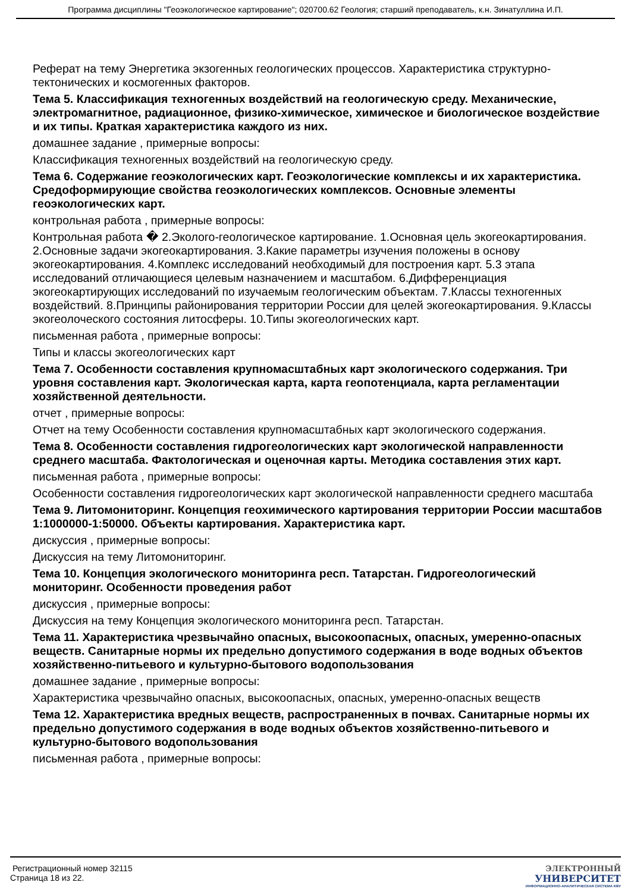Программа дисциплины "Геоэкологическое картирование"; 020700.62 Геология; старший преподаватель, к.н. Зинатуллина И.П.
Реферат на тему Энергетика экзогенных геологических процессов. Характеристика структурно-тектонических и космогенных факторов.
Тема 5. Классификация техногенных воздействий на геологическую среду. Механические, электромагнитное, радиационное, физико-химическое, химическое и биологическое воздействие и их типы. Краткая характеристика каждого из них.
домашнее задание , примерные вопросы:
Классификация техногенных воздействий на геологическую среду.
Тема 6. Содержание геоэкологических карт. Геоэкологические комплексы и их характеристика. Средоформирующие свойства геоэкологических комплексов. Основные элементы геоэкологических карт.
контрольная работа , примерные вопросы:
Контрольная работа � 2.Эколого-геологическое картирование. 1.Основная цель экогеокартирования. 2.Основные задачи экогеокартирования. 3.Какие параметры изучения положены в основу экогеокартирования. 4.Комплекс исследований необходимый для построения карт. 5.3 этапа исследований отличающиеся целевым назначением и масштабом. 6.Дифференциация экогеокартирующих исследований по изучаемым геологическим объектам. 7.Классы техногенных воздействий. 8.Принципы районирования территории России для целей экогеокартирования. 9.Классы экогеолочеcкого состояния литосферы. 10.Типы экогеологических карт.
письменная работа , примерные вопросы:
Типы и классы экогеологических карт
Тема 7. Особенности составления крупномасштабных карт экологического содержания. Три уровня составления карт. Экологическая карта, карта геопотенциала, карта регламентации хозяйственной деятельности.
отчет , примерные вопросы:
Отчет на тему Особенности составления крупномасштабных карт экологического содержания.
Тема 8. Особенности составления гидрогеологических карт экологической направленности среднего масштаба. Фактологическая и оценочная карты. Методика составления этих карт.
письменная работа , примерные вопросы:
Особенности составления гидрогеологических карт экологической направленности среднего масштаба
Тема 9. Литомониторинг. Концепция геохимического картирования территории России масштабов 1:1000000-1:50000. Объекты картирования. Характеристика карт.
дискуссия , примерные вопросы:
Дискуссия на тему Литомониторинг.
Тема 10. Концепция экологического мониторинга респ. Татарстан. Гидрогеологический мониторинг. Особенности проведения работ
дискуссия , примерные вопросы:
Дискуссия на тему Концепция экологического мониторинга респ. Татарстан.
Тема 11. Характеристика чрезвычайно опасных, высокоопасных, опасных, умеренно-опасных веществ. Санитарные нормы их предельно допустимого содержания в воде водных объектов хозяйственно-питьевого и культурно-бытового водопользования
домашнее задание , примерные вопросы:
Характеристика чрезвычайно опасных, высокоопасных, опасных, умеренно-опасных веществ
Тема 12. Характеристика вредных веществ, распространенных в почвах. Санитарные нормы их предельно допустимого содержания в воде водных объектов хозяйственно-питьевого и культурно-бытового водопользования
письменная работа , примерные вопросы:
Регистрационный номер 32115
Страница 18 из 22.
ЭЛЕКТРОННЫЙ
УНИВЕРСИТЕТ
ИНФОРМАЦИОННО-АНАЛИТИЧЕСКАЯ СИСТЕМА КФУ